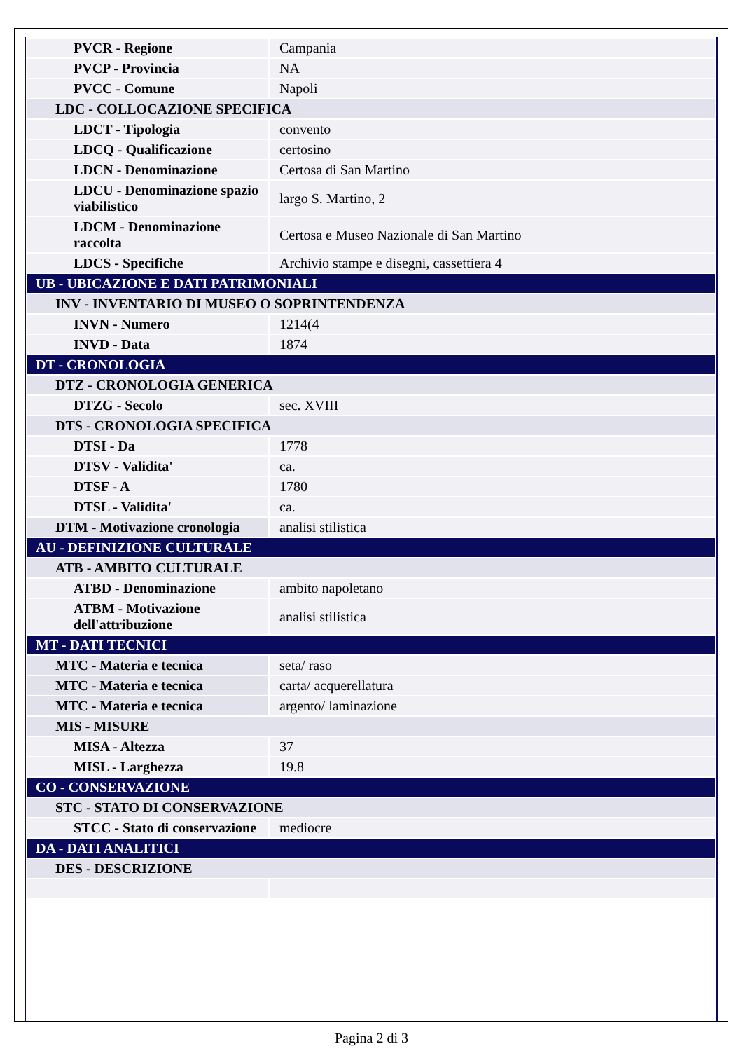| PVCR - Regione | Campania |
| PVCP - Provincia | NA |
| PVCC - Comune | Napoli |
| LDC - COLLOCAZIONE SPECIFICA | |
| LDCT - Tipologia | convento |
| LDCQ - Qualificazione | certosino |
| LDCN - Denominazione | Certosa di San Martino |
| LDCU - Denominazione spazio viabilistico | largo S. Martino, 2 |
| LDCM - Denominazione raccolta | Certosa e Museo Nazionale di San Martino |
| LDCS - Specifiche | Archivio stampe e disegni, cassettiera 4 |
| UB - UBICAZIONE E DATI PATRIMONIALI | |
| INV - INVENTARIO DI MUSEO O SOPRINTENDENZA | |
| INVN - Numero | 1214(4 |
| INVD - Data | 1874 |
| DT - CRONOLOGIA | |
| DTZ - CRONOLOGIA GENERICA | |
| DTZG - Secolo | sec. XVIII |
| DTS - CRONOLOGIA SPECIFICA | |
| DTSI - Da | 1778 |
| DTSV - Validita' | ca. |
| DTSF - A | 1780 |
| DTSL - Validita' | ca. |
| DTM - Motivazione cronologia | analisi stilistica |
| AU - DEFINIZIONE CULTURALE | |
| ATB - AMBITO CULTURALE | |
| ATBD - Denominazione | ambito napoletano |
| ATBM - Motivazione dell'attribuzione | analisi stilistica |
| MT - DATI TECNICI | |
| MTC - Materia e tecnica | seta/ raso |
| MTC - Materia e tecnica | carta/ acquerellatura |
| MTC - Materia e tecnica | argento/ laminazione |
| MIS - MISURE | |
| MISA - Altezza | 37 |
| MISL - Larghezza | 19.8 |
| CO - CONSERVAZIONE | |
| STC - STATO DI CONSERVAZIONE | |
| STCC - Stato di conservazione | mediocre |
| DA - DATI ANALITICI | |
| DES - DESCRIZIONE | |
Pagina 2 di 3